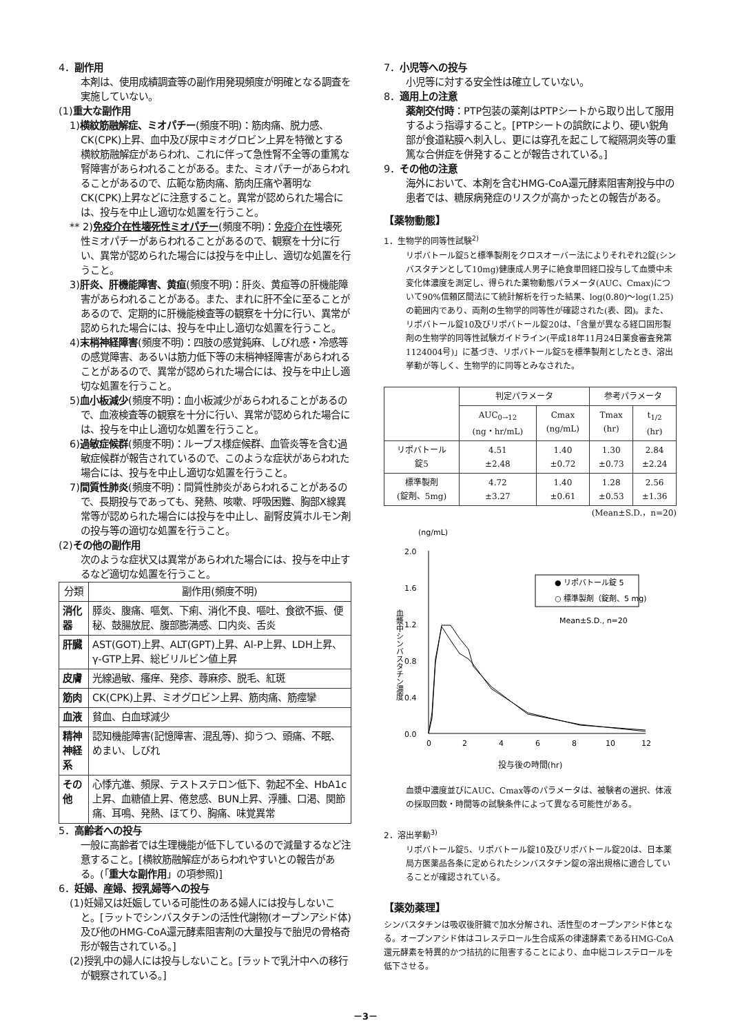4．副作用
本剤は、使用成績調査等の副作用発現頻度が明確となる調査を実施していない。
(1)重大な副作用
1)横紋筋融解症、ミオパチー(頻度不明)：筋肉痛、脱力感、CK(CPK)上昇、血中及び尿中ミオグロビン上昇を特徴とする横紋筋融解症があらわれ、これに伴って急性腎不全等の重篤な腎障害があらわれることがある。また、ミオパチーがあらわれることがあるので、広範な筋肉痛、筋肉圧痛や著明なCK(CPK)上昇などに注意すること。異常が認められた場合には、投与を中止し適切な処置を行うこと。
** 2)免疫介在性壊死性ミオパチー(頻度不明)：免疫介在性壊死性ミオパチーがあらわれることがあるので、観察を十分に行い、異常が認められた場合には投与を中止し、適切な処置を行うこと。
3)肝炎、肝機能障害、黄疸(頻度不明)：肝炎、黄疸等の肝機能障害があらわれることがある。また、まれに肝不全に至ることがあるので、定期的に肝機能検査等の観察を十分に行い、異常が認められた場合には、投与を中止し適切な処置を行うこと。
4)末梢神経障害(頻度不明)：四肢の感覚鈍麻、しびれ感・冷感等の感覚障害、あるいは筋力低下等の末梢神経障害があらわれることがあるので、異常が認められた場合には、投与を中止し適切な処置を行うこと。
5)血小板減少(頻度不明)：血小板減少があらわれることがあるので、血液検査等の観察を十分に行い、異常が認められた場合には、投与を中止し適切な処置を行うこと。
6)過敏症候群(頻度不明)：ループス様症候群、血管炎等を含む過敏症候群が報告されているので、このような症状があらわれた場合には、投与を中止し適切な処置を行うこと。
7)間質性肺炎(頻度不明)：間質性肺炎があらわれることがあるので、長期投与であっても、発熱、咳嗽、呼吸困難、胸部X線異常等が認められた場合には投与を中止し、副腎皮質ホルモン剤の投与等の適切な処置を行うこと。
(2)その他の副作用
次のような症状又は異常があらわれた場合には、投与を中止するなど適切な処置を行うこと。
| 分類 | 副作用(頻度不明) |
| --- | --- |
| 消化器 | 膵炎、腹痛、嘔気、下痢、消化不良、嘔吐、食欲不振、便秘、鼓腸放屁、腹部膨満感、口内炎、舌炎 |
| 肝臓 | AST(GOT)上昇、ALT(GPT)上昇、Al-P上昇、LDH上昇、γ-GTP上昇、総ビリルビン値上昇 |
| 皮膚 | 光線過敏、瘙痒、発疹、蕁麻疹、脱毛、紅斑 |
| 筋肉 | CK(CPK)上昇、ミオグロビン上昇、筋肉痛、筋痙攣 |
| 血液 | 貧血、白血球減少 |
| 精神神経系 | 認知機能障害(記憶障害、混乱等)、抑うつ、頭痛、不眠、めまい、しびれ |
| その他 | 心悸亢進、頻尿、テストステロン低下、勃起不全、HbA1c上昇、血糖値上昇、倦怠感、BUN上昇、浮腫、口渇、関節痛、耳鳴、発熱、ほてり、胸痛、味覚異常 |
5．高齢者への投与
一般に高齢者では生理機能が低下しているので減量するなど注意すること。[横紋筋融解症があらわれやすいとの報告がある。(「重大な副作用」の項参照)]
6．妊婦、産婦、授乳婦等への投与
(1)妊婦又は妊娠している可能性のある婦人には投与しないこと。[ラットでシンバスタチンの活性代謝物(オープンアシド体)及び他のHMG-CoA還元酵素阻害剤の大量投与で胎児の骨格奇形が報告されている。]
(2)授乳中の婦人には投与しないこと。[ラットで乳汁中への移行が観察されている。]
7．小児等への投与
小児等に対する安全性は確立していない。
8．適用上の注意
薬剤交付時：PTP包装の薬剤はPTPシートから取り出して服用するよう指導すること。[PTPシートの誤飲により、硬い鋭角部が食道粘膜へ刺入し、更には穿孔を起こして縦隔洞炎等の重篤な合併症を併発することが報告されている。]
9．その他の注意
海外において、本剤を含むHMG-CoA還元酵素阻害剤投与中の患者では、糖尿病発症のリスクが高かったとの報告がある。
【薬物動態】
1．生物学的同等性試験<sup>2)</sup>
リポバトール錠5と標準製剤をクロスオーバー法によりそれぞれ2錠(シンバスタチンとして10mg)健康成人男子に絶食単回経口投与して血漿中未変化体濃度を測定し、得られた薬物動態パラメータ(AUC、Cmax)について90%信頼区間法にて統計解析を行った結果、log(0.80)～log(1.25)の範囲内であり、両剤の生物学的同等性が確認された(表、図)。また、リポバトール錠10及びリポバトール錠20は、「含量が異なる経口固形製剤の生物学的同等性試験ガイドライン(平成18年11月24日薬食審査発第1124004号)」に基づき、リポバトール錠5を標準製剤としたとき、溶出挙動が等しく、生物学的に同等とみなされた。
| | 判定パラメータ | | 参考パラメータ | |
| | AUC<sub>0→12</sub> (ng・hr/mL) | Cmax (ng/mL) | Tmax (hr) | t<sub>1/2</sub> (hr) |
| リポバトール 錠5 | 4.51 ±2.48 | 1.40 ±0.72 | 1.30 ±0.73 | 2.84 ±2.24 |
| 標準製剤 (錠剤、5mg) | 4.72 ±3.27 | 1.40 ±0.61 | 1.28 ±0.53 | 2.56 ±1.36 |
(Mean±S.D.，n=20)
(ng/mL)
2.0
1.6
1.2
0.8
0.4
0.0
血漿中シンバスタチン濃度
● リポバトール錠 5
○ 標準製剤（錠剤、5 mg)
Mean±S.D., n=20
0
2
4
6
8
10
12
投与後の時間(hr)
血漿中濃度並びにAUC、Cmax等のパラメータは、被験者の選択、体液の採取回数・時間等の試験条件によって異なる可能性がある。
2．溶出挙動<sup>3)</sup>
リポバトール錠5、リポバトール錠10及びリポバトール錠20は、日本薬局方医薬品各条に定められたシンバスタチン錠の溶出規格に適合していることが確認されている。
【薬効薬理】
シンバスタチンは吸収後肝臓で加水分解され、活性型のオープンアシド体となる。オープンアシド体はコレステロール生合成系の律速酵素であるHMG-CoA還元酵素を特異的かつ拮抗的に阻害することにより、血中総コレステロールを低下させる。
－3－